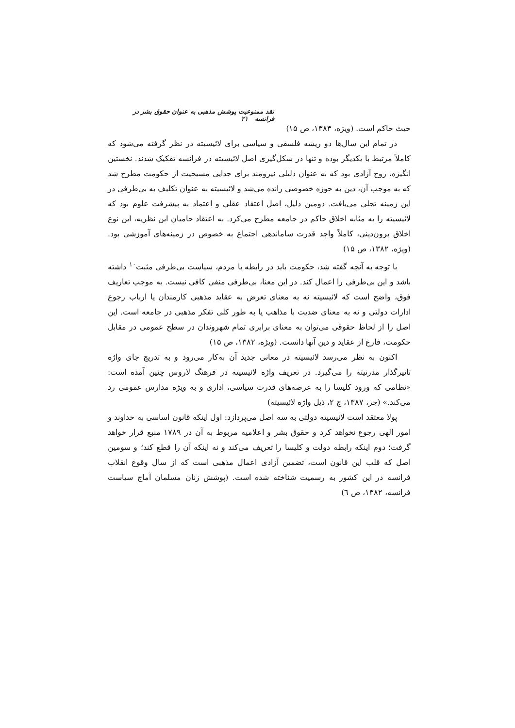نقد ممنوعیت پوشش مذهبی به عنوان حقوق بشر در فرانسه ۲۱
حیث حاکم است. (ویژه، ۱۳۸۳، ص ۱۵)
در تمام این سال‌ها دو ریشه فلسفی و سیاسی برای لائیسیته در نظر گرفته می‌شود که کاملاً مرتبط با یکدیگر بوده و تنها در شکل‌گیری اصل لائیسیته در فرانسه تفکیک شدند. نخستین انگیزه، روح آزادی بود که به عنوان دلیلی نیرومند برای جدایی مسیحیت از حکومت مطرح شد که به موجب آن، دین به حوزه خصوصی رانده می‌شد و لائیسیته به عنوان تکلیف به بی‌طرفی در این زمینه تجلی می‌یافت. دومین دلیل، اصل اعتقاد عقلی و اعتماد به پیشرفت علوم بود که لائیسیته را به مثابه اخلاق حاکم در جامعه مطرح می‌کرد. به اعتقاد حامیان این نظریه، این نوع اخلاق برون‌دینی، کاملاً واجد قدرت ساماندهی اجتماع به خصوص در زمینه‌های آموزشی بود. (ویژه، ۱۳۸۲، ص ۱۵)
با توجه به آنچه گفته شد، حکومت باید در رابطه با مردم، سیاست بی‌طرفی مثبت<sup>۱۰</sup> داشته باشد و این بی‌طرفی را اعمال کند. در این معنا، بی‌طرفی منفی کافی نیست. به موجب تعاریف فوق، واضح است که لائیسیته نه به معنای تعرض به عقاید مذهبی کارمندان یا ارباب رجوع ادارات دولتی و نه به معنای ضدیت با مذاهب یا به طور کلی تفکر مذهبی در جامعه است. این اصل را از لحاظ حقوقی می‌توان به معنای برابری تمام شهروندان در سطح عمومی در مقابل حکومت، فارغ از عقاید و دین آنها دانست. (ویژه، ۱۳۸۲، ص ۱۵)
اکنون به نظر می‌رسد لائیسیته در معانی جدید آن به‌کار می‌رود و به تدریج جای واژه تاثیرگذار مدرنیته را می‌گیرد. در تعریف واژه لائیسیته در فرهنگ لاروس چنین آمده است: «نظامی که ورود کلیسا را به عرصه‌های قدرت سیاسی، اداری و به ویژه مدارس عمومی رد می‌کند.» (جر، ۱۳۸۷، ج ۲، ذیل واژه لائیسیته)
پولا معتقد است لائیسیته دولتی به سه اصل می‌پردازد: اول اینکه قانون اساسی به خداوند و امور الهی رجوع نخواهد کرد و حقوق بشر و اعلامیه مربوط به آن در ۱۷۸۹ منبع قرار خواهد گرفت؛ دوم اینکه رابطه دولت و کلیسا را تعریف می‌کند و نه اینکه آن را قطع کند؛ و سومین اصل که قلب این قانون است، تضمین آزادی اعمال مذهبی است که از سال وقوع انقلاب فرانسه در این کشور به رسمیت شناخته شده است. (پوشش زنان مسلمان آماج سیاست فرانسه، ۱۳۸۲، ص ٦)